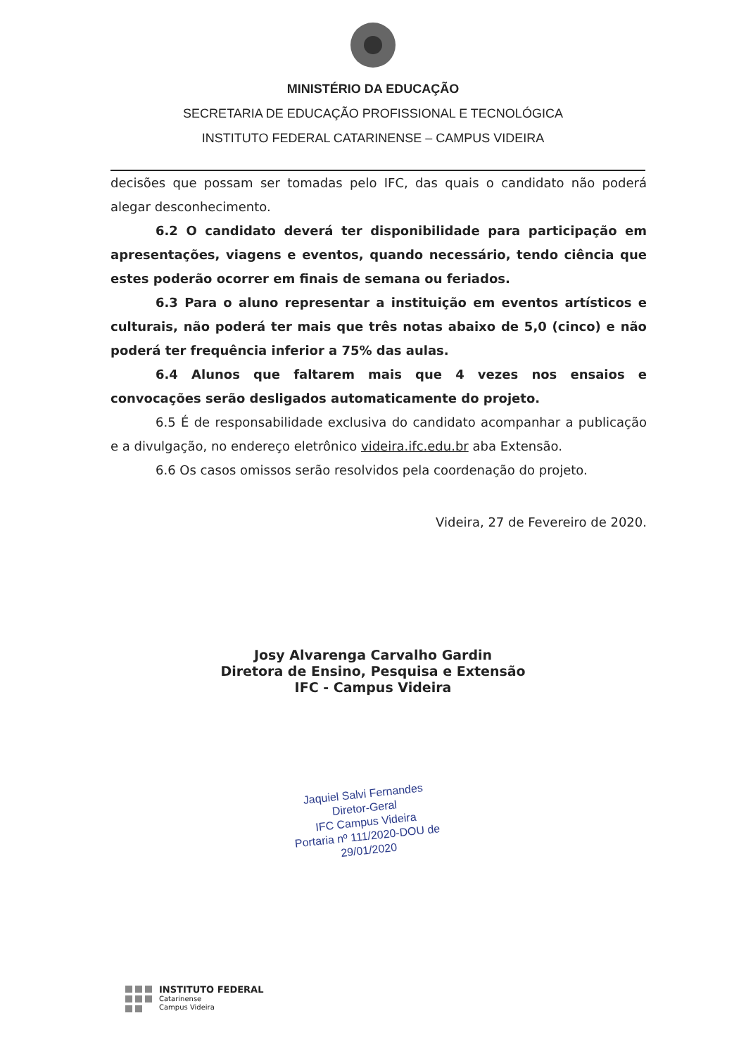MINISTÉRIO DA EDUCAÇÃO
SECRETARIA DE EDUCAÇÃO PROFISSIONAL E TECNOLÓGICA
INSTITUTO FEDERAL CATARINENSE – CAMPUS VIDEIRA
decisões que possam ser tomadas pelo IFC, das quais o candidato não poderá alegar desconhecimento.
6.2 O candidato deverá ter disponibilidade para participação em apresentações, viagens e eventos, quando necessário, tendo ciência que estes poderão ocorrer em finais de semana ou feriados.
6.3 Para o aluno representar a instituição em eventos artísticos e culturais, não poderá ter mais que três notas abaixo de 5,0 (cinco) e não poderá ter frequência inferior a 75% das aulas.
6.4 Alunos que faltarem mais que 4 vezes nos ensaios e convocações serão desligados automaticamente do projeto.
6.5 É de responsabilidade exclusiva do candidato acompanhar a publicação e a divulgação, no endereço eletrônico videira.ifc.edu.br aba Extensão.
6.6 Os casos omissos serão resolvidos pela coordenação do projeto.
Videira, 27 de Fevereiro de 2020.
Josy Alvarenga Carvalho Gardin
Diretora de Ensino, Pesquisa e Extensão
IFC - Campus Videira
Jaquiel Salvi Fernandes
Diretor-Geral
IFC Campus Videira
Portaria nº 111/2020-DOU de 29/01/2020
INSTITUTO FEDERAL
Catarinense
Campus Videira